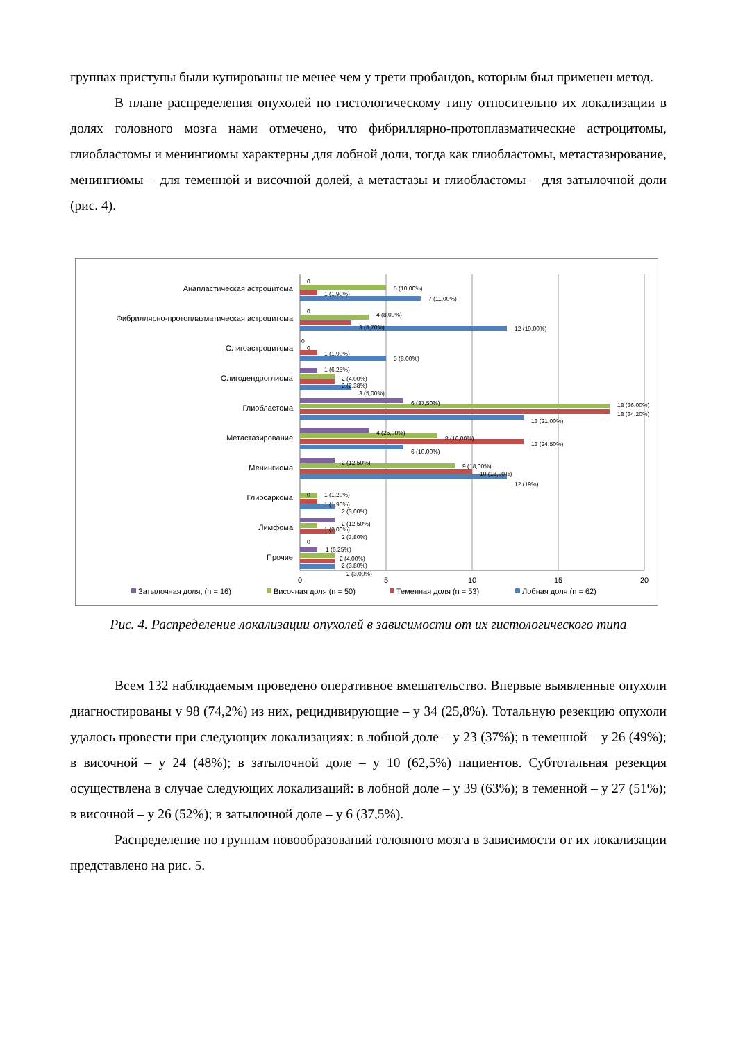группах приступы были купированы не менее чем у трети пробандов, которым был применен метод.
В плане распределения опухолей по гистологическому типу относительно их локализации в долях головного мозга нами отмечено, что фибриллярно-протоплазматические астроцитомы, глиобластомы и менингиомы характерны для лобной доли, тогда как глиобластомы, метастазирование, менингиомы – для теменной и височной долей, а метастазы и глиобластомы – для затылочной доли (рис. 4).
Анапластическая астроцитома
Фибриллярно-протоплазматическая астроцитома
Олигоастроцитома
Олигодендроглиома
Глиобластома
Метастазирование
Менингиома
Глиосаркома
Лимфома
Прочие
0
5 (10,00%)
1 (1,90%)
7 (11,00%)
0
4 (8,00%)
3 (5,70%)
12 (19,00%)
0
0
1 (1,90%)
5 (8,00%)
1 (6,25%)
2 (4,00%)
2 (2,38%)
3 (5,00%)
6 (37,50%)
18 (36,00%)
18 (34,20%)
13 (21,00%)
4 (25,00%)
8 (16,00%)
13 (24,50%)
6 (10,00%)
2 (12,50%)
9 (18,00%)
10 (18,90%)
12 (19%)
0
1 (1,20%)
1 (1,90%)
2 (3,00%)
2 (12,50%)
1 (2,00%)
2 (3,80%)
0
1 (6,25%)
2 (4,00%)
2 (3,80%)
2 (3,00%)
0
5
10
15
20
Затылочная доля, (n = 16)
Височная доля (n = 50)
Теменная доля (n = 53)
Лобная доля (n = 62)
Рис. 4. Распределение локализации опухолей в зависимости от их гистологического типа
Всем 132 наблюдаемым проведено оперативное вмешательство. Впервые выявленные опухоли диагностированы у 98 (74,2%) из них, рецидивирующие – у 34 (25,8%). Тотальную резекцию опухоли удалось провести при следующих локализациях: в лобной доле – у 23 (37%); в теменной – у 26 (49%); в височной – у 24 (48%); в затылочной доле – у 10 (62,5%) пациентов. Субтотальная резекция осуществлена в случае следующих локализаций: в лобной доле – у 39 (63%); в теменной – у 27 (51%); в височной – у 26 (52%); в затылочной доле – у 6 (37,5%).
Распределение по группам новообразований головного мозга в зависимости от их локализации представлено на рис. 5.